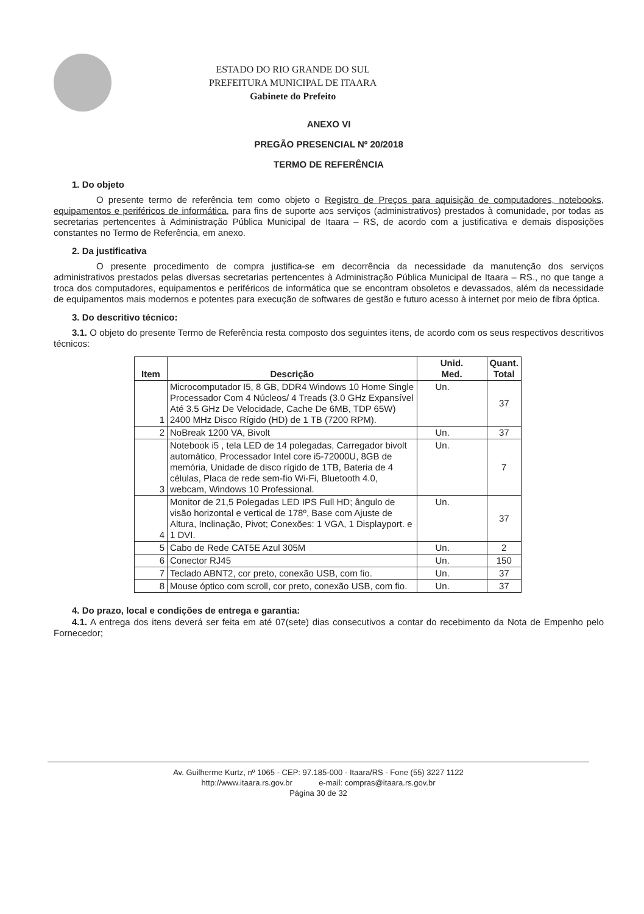ESTADO DO RIO GRANDE DO SUL
PREFEITURA MUNICIPAL DE ITAARA
Gabinete do Prefeito
ANEXO VI
PREGÃO PRESENCIAL Nº 20/2018
TERMO DE REFERÊNCIA
1. Do objeto
O presente termo de referência tem como objeto o Registro de Preços para aquisição de computadores, notebooks, equipamentos e periféricos de informática, para fins de suporte aos serviços (administrativos) prestados à comunidade, por todas as secretarias pertencentes à Administração Pública Municipal de Itaara – RS, de acordo com a justificativa e demais disposições constantes no Termo de Referência, em anexo.
2. Da justificativa
O presente procedimento de compra justifica-se em decorrência da necessidade da manutenção dos serviços administrativos prestados pelas diversas secretarias pertencentes à Administração Pública Municipal de Itaara – RS., no que tange a troca dos computadores, equipamentos e periféricos de informática que se encontram obsoletos e devassados, além da necessidade de equipamentos mais modernos e potentes para execução de softwares de gestão e futuro acesso à internet por meio de fibra óptica.
3. Do descritivo técnico:
3.1. O objeto do presente Termo de Referência resta composto dos seguintes itens, de acordo com os seus respectivos descritivos técnicos:
| Item | Descrição | Unid. Med. | Quant. Total |
| --- | --- | --- | --- |
| 1 | Microcomputador I5, 8 GB, DDR4 Windows 10 Home Single Processador Com 4 Núcleos/ 4 Treads (3.0 GHz Expansível Até 3.5 GHz De Velocidade, Cache De 6MB, TDP 65W) 2400 MHz Disco Rígido (HD) de 1 TB (7200 RPM). | Un. | 37 |
| 2 | NoBreak 1200 VA, Bivolt | Un. | 37 |
| 3 | Notebook i5 , tela LED de 14 polegadas, Carregador bivolt automático, Processador Intel core i5-72000U, 8GB de memória, Unidade de disco rígido de 1TB, Bateria de 4 células, Placa de rede sem-fio Wi-Fi, Bluetooth 4.0, webcam, Windows 10 Professional. | Un. | 7 |
| 4 | Monitor de 21,5 Polegadas LED IPS Full HD; ângulo de visão horizontal e vertical de 178º, Base com Ajuste de Altura, Inclinação, Pivot; Conexões: 1 VGA, 1 Displayport. e 1 DVI. | Un. | 37 |
| 5 | Cabo de Rede CAT5E Azul 305M | Un. | 2 |
| 6 | Conector RJ45 | Un. | 150 |
| 7 | Teclado ABNT2, cor preto, conexão USB, com fio. | Un. | 37 |
| 8 | Mouse óptico com scroll, cor preto, conexão USB, com fio. | Un. | 37 |
4. Do prazo, local e condições de entrega e garantia:
4.1. A entrega dos itens deverá ser feita em até 07(sete) dias consecutivos a contar do recebimento da Nota de Empenho pelo Fornecedor;
Av. Guilherme Kurtz, nº 1065 - CEP: 97.185-000 - Itaara/RS - Fone (55) 3227 1122
http://www.itaara.rs.gov.br e-mail: compras@itaara.rs.gov.br
Página 30 de 32